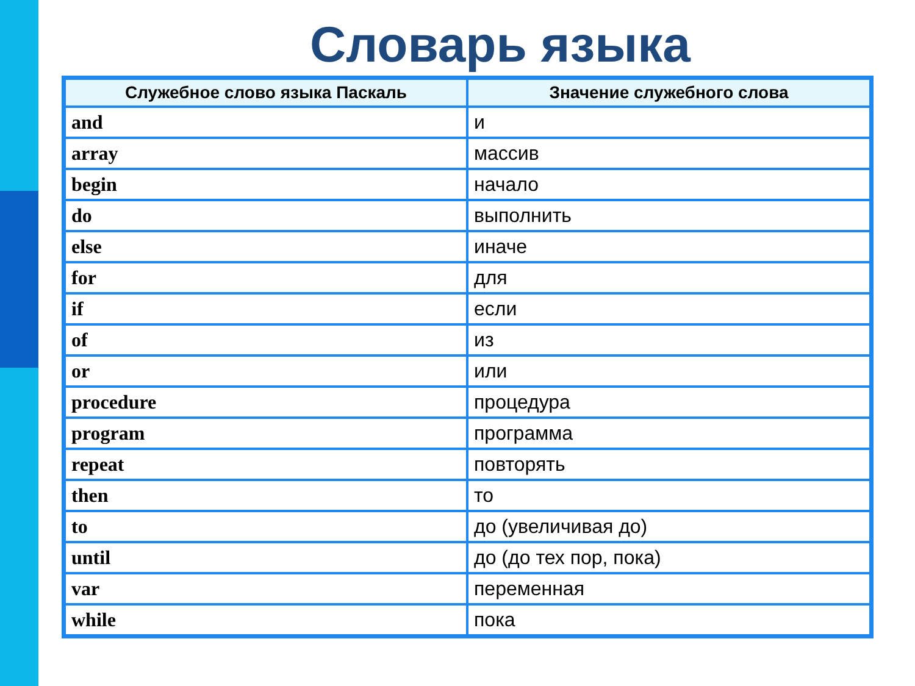Словарь языка
| Служебное слово языка Паскаль | Значение служебного слова |
| --- | --- |
| and | и |
| array | массив |
| begin | начало |
| do | выполнить |
| else | иначе |
| for | для |
| if | если |
| of | из |
| or | или |
| procedure | процедура |
| program | программа |
| repeat | повторять |
| then | то |
| to | до (увеличивая до) |
| until | до (до тех пор, пока) |
| var | переменная |
| while | пока |